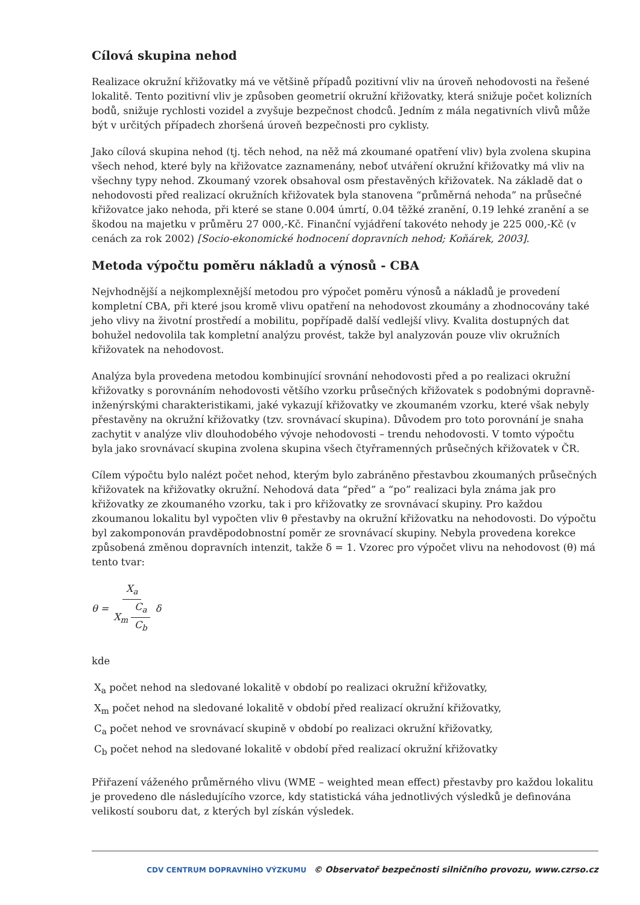Cílová skupina nehod
Realizace okružní křižovatky má ve většině případů pozitivní vliv na úroveň nehodovosti na řešené lokalitě. Tento pozitivní vliv je způsoben geometrií okružní křižovatky, která snižuje počet kolizních bodů, snižuje rychlosti vozidel a zvyšuje bezpečnost chodců. Jedním z mála negativních vlivů může být v určitých případech zhoršená úroveň bezpečnosti pro cyklisty.
Jako cílová skupina nehod (tj. těch nehod, na něž má zkoumané opatření vliv) byla zvolena skupina všech nehod, které byly na křižovatce zaznamenány, neboť utváření okružní křižovatky má vliv na všechny typy nehod. Zkoumaný vzorek obsahoval osm přestavěných křižovatek. Na základě dat o nehodovosti před realizací okružních křižovatek byla stanovena “průměrná nehoda” na průsečné křižovatce jako nehoda, při které se stane 0.004 úmrtí, 0.04 těžké zranění, 0.19 lehké zranění a se škodou na majetku v průměru 27 000,-Kč. Finanční vyjádření takovéto nehody je 225 000,-Kč (v cenách za rok 2002) [Socio-ekonomické hodnocení dopravních nehod; Koňárek, 2003].
Metoda výpočtu poměru nákladů a výnosů - CBA
Nejvhodnější a nejkomplexnější metodou pro výpočet poměru výnosů a nákladů je provedení kompletní CBA, při které jsou kromě vlivu opatření na nehodovost zkoumány a zhodnocovány také jeho vlivy na životní prostředí a mobilitu, popřípadě další vedlejší vlivy. Kvalita dostupných dat bohužel nedovolila tak kompletní analýzu provést, takže byl analyzován pouze vliv okružních křižovatek na nehodovost.
Analýza byla provedena metodou kombinující srovnání nehodovosti před a po realizaci okružní křižovatky s porovnáním nehodovosti většího vzorku průsečných křižovatek s podobnými dopravně-inženýrskými charakteristikami, jaké vykazují křižovatky ve zkoumaném vzorku, které však nebyly přestavěny na okružní křižovatky (tzv. srovnávací skupina). Důvodem pro toto porovnání je snaha zachytit v analýze vliv dlouhodobého vývoje nehodovosti – trendu nehodovosti. V tomto výpočtu byla jako srovnávací skupina zvolena skupina všech čtyřramenných průsečných křižovatek v ČR.
Cílem výpočtu bylo nalézt počet nehod, kterým bylo zabráněno přestavbou zkoumaných průsečných křižovatek na křižovatky okružní. Nehodová data “před” a “po” realizaci byla známa jak pro křižovatky ze zkoumaného vzorku, tak i pro křižovatky ze srovnávací skupiny. Pro každou zkoumanou lokalitu byl vypočten vliv θ přestavby na okružní křižovatku na nehodovosti. Do výpočtu byl zakomponován pravděpodobnostní poměr ze srovnávací skupiny. Nebyla provedena korekce způsobená změnou dopravních intenzit, takže δ = 1. Vzorec pro výpočet vlivu na nehodovost (θ) má tento tvar:
θ = X<sub>a</sub> X<sub>m</sub> C<sub>a</sub> C<sub>b</sub> δ
kde
X<sub>a</sub> počet nehod na sledované lokalitě v období po realizaci okružní křižovatky,
X<sub>m</sub> počet nehod na sledované lokalitě v období před realizací okružní křižovatky,
C<sub>a</sub> počet nehod ve srovnávací skupině v období po realizaci okružní křižovatky,
C<sub>b</sub> počet nehod na sledované lokalitě v období před realizací okružní křižovatky
Přiřazení váženého průměrného vlivu (WME – weighted mean effect) přestavby pro každou lokalitu je provedeno dle následujícího vzorce, kdy statistická váha jednotlivých výsledků je definována velikostí souboru dat, z kterých byl získán výsledek.
CDV CENTRUM DOPRAVNÍHO VÝZKUMU © Observatoř bezpečnosti silničního provozu, www.czrso.cz